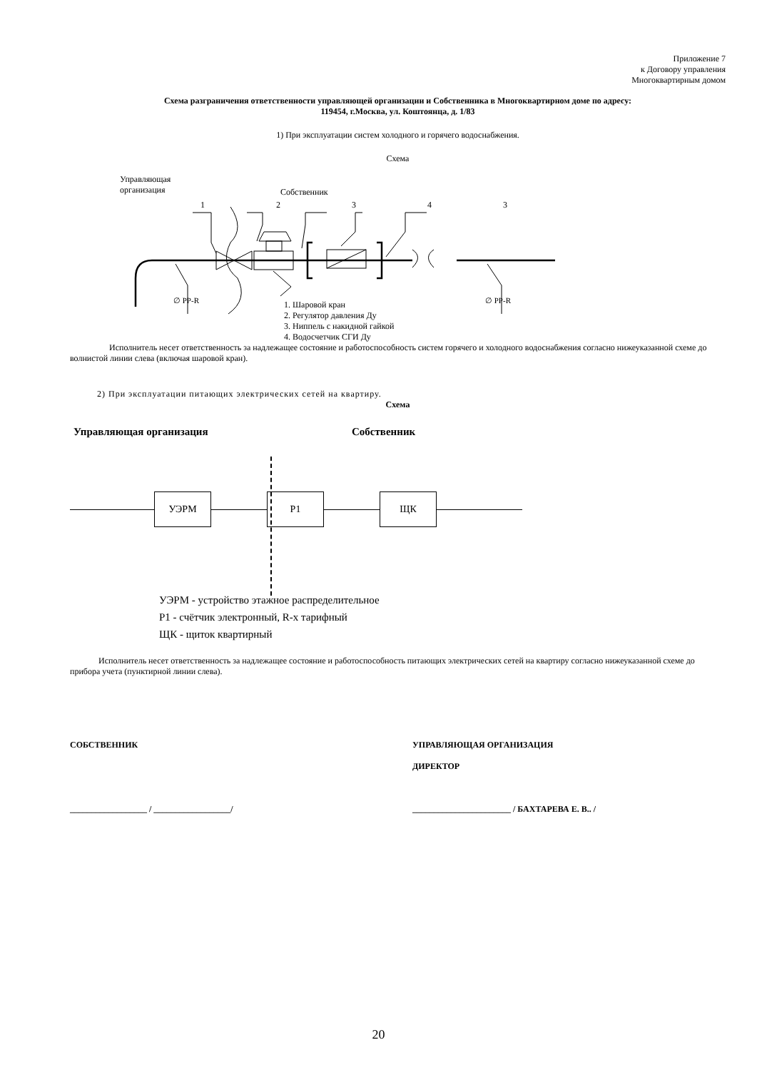Приложение 7
к Договору управления
Многоквартирным домом
Схема разграничения ответственности управляющей организации и Собственника в Многоквартирном доме по адресу:
119454, г.Москва, ул. Коштоянца, д. 1/83
1) При эксплуатации систем холодного и горячего водоснабжения.
Схема
Управляющая
организация
Собственник
1 2 3 4 3
∅ PP-R ∅ PP-R
1. Шаровой кран
2. Регулятор давления Ду
3. Ниппель с накидной гайкой
4. Водосчетчик СГИ Ду
Исполнитель несет ответственность за надлежащее состояние и работоспособность систем горячего и холодного водоснабжения согласно нижеуказанной схеме до волнистой линии слева (включая шаровой кран).
2) При эксплуатации питающих электрических сетей на квартиру.
Схема
Управляющая организация Собственник
УЭРМ Р1 ЩК
УЭРМ - устройство этажное распределительное
Р1 - счётчик электронный, R-х тарифный
ЩК - щиток квартирный
Исполнитель несет ответственность за надлежащее состояние и работоспособность питающих электрических сетей на квартиру согласно нижеуказанной схеме до прибора учета (пунктирной линии слева).
СОБСТВЕННИК
__________________ / __________________/
УПРАВЛЯЮЩАЯ ОРГАНИЗАЦИЯ
ДИРЕКТОР
_______________________ / БАХТАРЕВА Е. В.. /
20